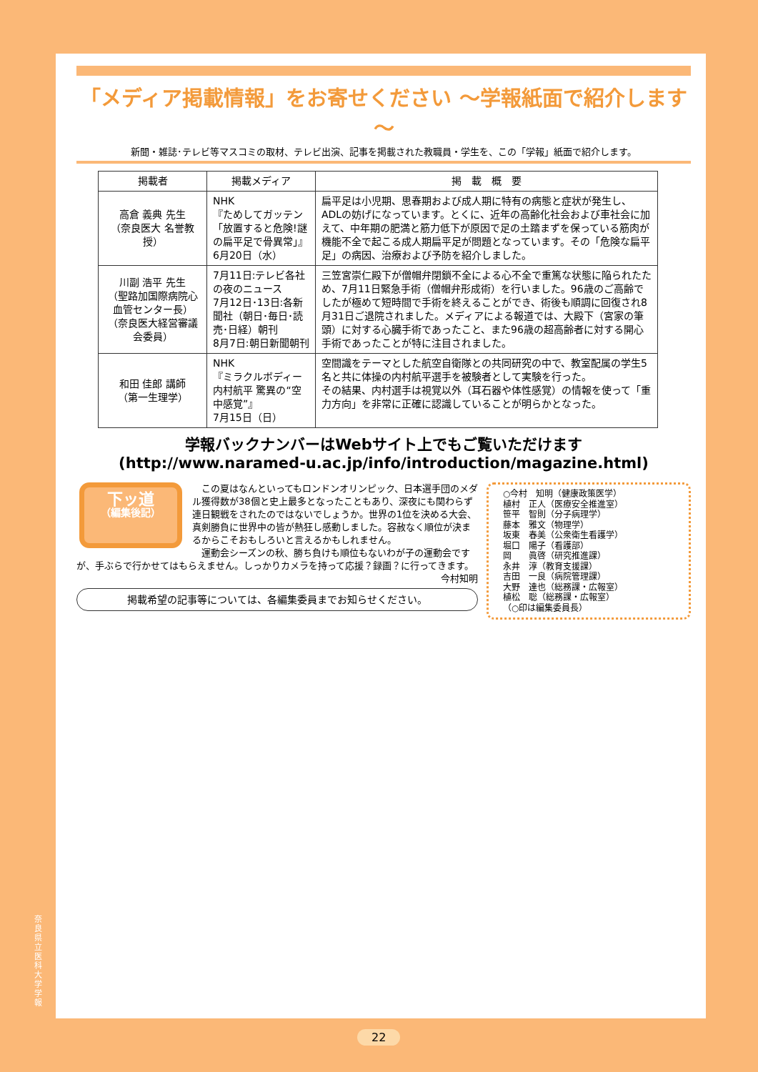「メディア掲載情報」をお寄せください ～学報紙面で紹介します～
新聞・雑誌･テレビ等マスコミの取材、テレビ出演、記事を掲載された教職員・学生を、この「学報」紙面で紹介します。
| 掲載者 | 掲載メディア | 掲 載 概 要 |
| --- | --- | --- |
| 高倉 義典 先生 （奈良医大 名誉教授） | NHK 『ためしてガッテン「放置すると危険!謎の扁平足で骨異常」』 6月20日（水） | 扁平足は小児期、思春期および成人期に特有の病態と症状が発生し、ADLの妨げになっています。とくに、近年の高齢化社会および車社会に加えて、中年期の肥満と筋力低下が原因で足の土踏まずを保っている筋肉が機能不全で起こる成人期扁平足が問題となっています。その「危険な扁平足」の病因、治療および予防を紹介しました。 |
| 川副 浩平 先生 （聖路加国際病院心血管センター長） （奈良医大経営審議会委員） | 7月11日:テレビ各社の夜のニュース 7月12日･13日:各新聞社（朝日･毎日･読売･日経）朝刊 8月7日:朝日新聞朝刊 | 三笠宮崇仁殿下が僧帽弁閉鎖不全による心不全で重篤な状態に陥られたため、7月11日緊急手術（僧帽弁形成術）を行いました。96歳のご高齢でしたが極めて短時間で手術を終えることができ、術後も順調に回復され8月31日ご退院されました。メディアによる報道では、大殿下（宮家の筆頭）に対する心臓手術であったこと、また96歳の超高齢者に対する開心手術であったことが特に注目されました。 |
| 和田 佳郎 講師 （第一生理学） | NHK 『ミラクルボディー 内村航平 驚異の“空中感覚”』 7月15日（日） | 空間識をテーマとした航空自衛隊との共同研究の中で、教室配属の学生5名と共に体操の内村航平選手を被験者として実験を行った。 その結果、内村選手は視覚以外（耳石器や体性感覚）の情報を使って「重力方向」を非常に正確に認識していることが明らかとなった。 |
学報バックナンバーはWebサイト上でもご覧いただけます
(http://www.naramed-u.ac.jp/info/introduction/magazine.html)
下ッ道
（編集後記）
　この夏はなんといってもロンドンオリンピック、日本選手団のメダル獲得数が38個と史上最多となったこともあり、深夜にも関わらず連日観戦をされたのではないでしょうか。世界の1位を決める大会、真剣勝負に世界中の皆が熱狂し感動しました。容赦なく順位が決まるからこそおもしろいと言えるかもしれません。
　運動会シーズンの秋、勝ち負けも順位もないわが子の運動会ですが、手ぶらで行かせてはもらえません。しっかりカメラを持って応援？録画？に行ってきます。
今村知明
掲載希望の記事等については、各編集委員までお知らせください。
○今村　知明（健康政策医学）
植村　正人（医療安全推進室）
笹平　智則（分子病理学）
藤本　雅文（物理学）
坂東　春美（公衆衛生看護学）
堀口　陽子（看護部）
岡　　眞啓（研究推進課）
永井　淳（教育支援課）
吉田　一良（病院管理課）
大野　達也（総務課・広報室）
植松　聡（総務課・広報室）
（○印は編集委員長）
奈良県立医科大学 学報
22